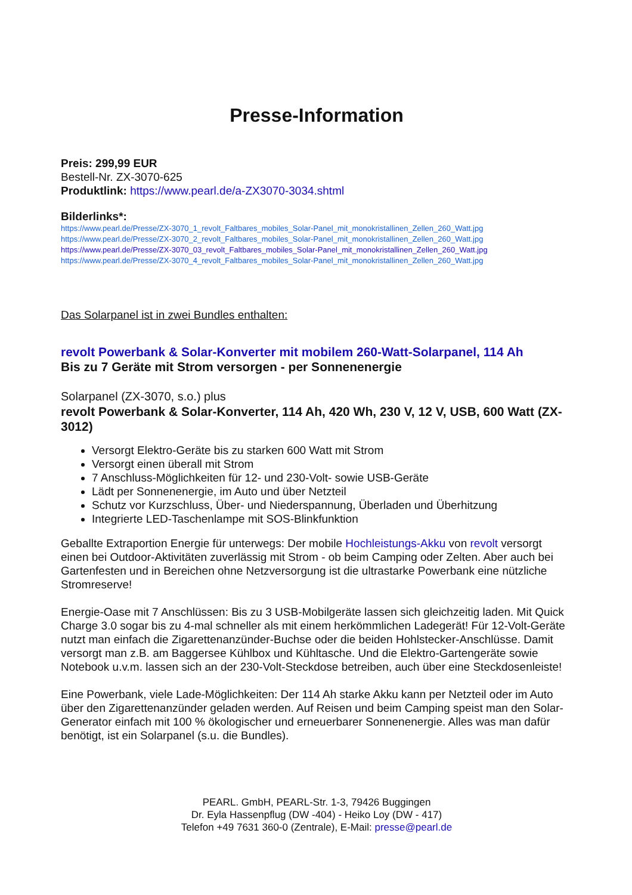Presse-Information
Preis: 299,99 EUR
Bestell-Nr. ZX-3070-625
Produktlink: https://www.pearl.de/a-ZX3070-3034.shtml
Bilderlinks*:
https://www.pearl.de/Presse/ZX-3070_1_revolt_Faltbares_mobiles_Solar-Panel_mit_monokristallinen_Zellen_260_Watt.jpg
https://www.pearl.de/Presse/ZX-3070_2_revolt_Faltbares_mobiles_Solar-Panel_mit_monokristallinen_Zellen_260_Watt.jpg
https://www.pearl.de/Presse/ZX-3070_03_revolt_Faltbares_mobiles_Solar-Panel_mit_monokristallinen_Zellen_260_Watt.jpg
https://www.pearl.de/Presse/ZX-3070_4_revolt_Faltbares_mobiles_Solar-Panel_mit_monokristallinen_Zellen_260_Watt.jpg
Das Solarpanel ist in zwei Bundles enthalten:
revolt Powerbank & Solar-Konverter mit mobilem 260-Watt-Solarpanel, 114 Ah
Bis zu 7 Geräte mit Strom versorgen - per Sonnenenergie
Solarpanel (ZX-3070, s.o.) plus
revolt Powerbank & Solar-Konverter, 114 Ah, 420 Wh, 230 V, 12 V, USB, 600 Watt (ZX-3012)
Versorgt Elektro-Geräte bis zu starken 600 Watt mit Strom
Versorgt einen überall mit Strom
7 Anschluss-Möglichkeiten für 12- und 230-Volt- sowie USB-Geräte
Lädt per Sonnenenergie, im Auto und über Netzteil
Schutz vor Kurzschluss, Über- und Niederspannung, Überladen und Überhitzung
Integrierte LED-Taschenlampe mit SOS-Blinkfunktion
Geballte Extraportion Energie für unterwegs: Der mobile Hochleistungs-Akku von revolt versorgt einen bei Outdoor-Aktivitäten zuverlässig mit Strom - ob beim Camping oder Zelten. Aber auch bei Gartenfesten und in Bereichen ohne Netzversorgung ist die ultrastarke Powerbank eine nützliche Stromreserve!
Energie-Oase mit 7 Anschlüssen: Bis zu 3 USB-Mobilgeräte lassen sich gleichzeitig laden. Mit Quick Charge 3.0 sogar bis zu 4-mal schneller als mit einem herkömmlichen Ladegerät! Für 12-Volt-Geräte nutzt man einfach die Zigarettenanzünder-Buchse oder die beiden Hohlstecker-Anschlüsse. Damit versorgt man z.B. am Baggersee Kühlbox und Kühltasche. Und die Elektro-Gartengeräte sowie Notebook u.v.m. lassen sich an der 230-Volt-Steckdose betreiben, auch über eine Steckdosenleiste!
Eine Powerbank, viele Lade-Möglichkeiten: Der 114 Ah starke Akku kann per Netzteil oder im Auto über den Zigarettenanzünder geladen werden. Auf Reisen und beim Camping speist man den Solar-Generator einfach mit 100 % ökologischer und erneuerbarer Sonnenenergie. Alles was man dafür benötigt, ist ein Solarpanel (s.u. die Bundles).
PEARL. GmbH, PEARL-Str. 1-3, 79426 Buggingen
Dr. Eyla Hassenpflug (DW -404) - Heiko Loy (DW - 417)
Telefon +49 7631 360-0 (Zentrale), E-Mail: presse@pearl.de